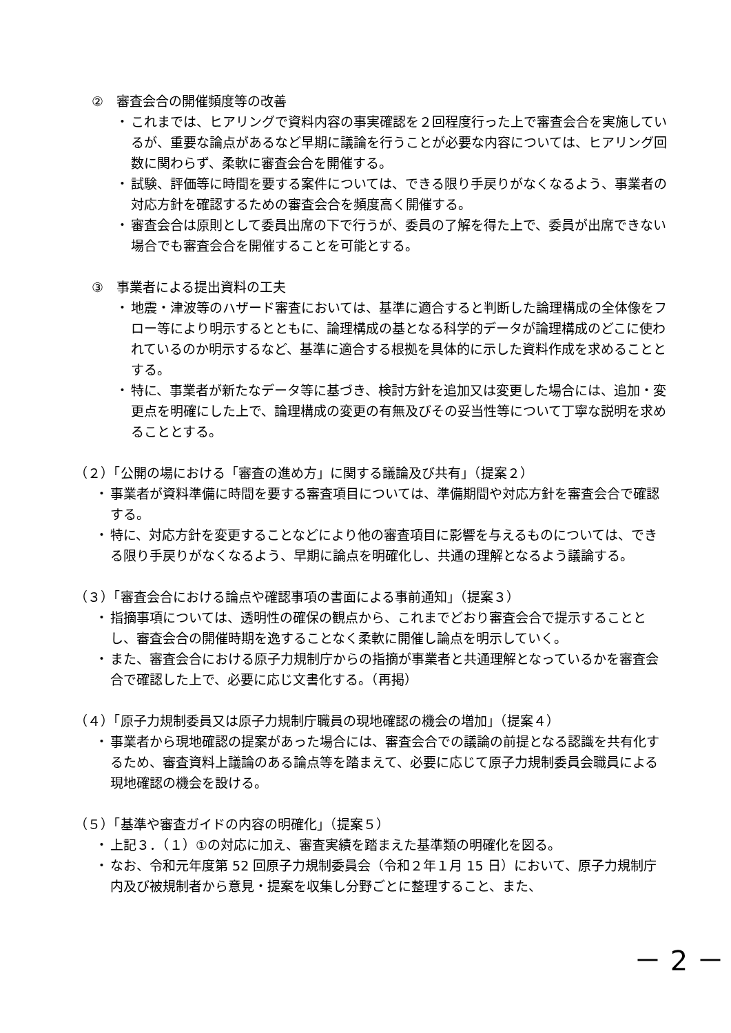②　審査会合の開催頻度等の改善
・ これまでは、ヒアリングで資料内容の事実確認を２回程度行った上で審査会合を実施しているが、重要な論点があるなど早期に議論を行うことが必要な内容については、ヒアリング回数に関わらず、柔軟に審査会合を開催する。
・ 試験、評価等に時間を要する案件については、できる限り手戻りがなくなるよう、事業者の対応方針を確認するための審査会合を頻度高く開催する。
・ 審査会合は原則として委員出席の下で行うが、委員の了解を得た上で、委員が出席できない場合でも審査会合を開催することを可能とする。
③　事業者による提出資料の工夫
・ 地震・津波等のハザード審査においては、基準に適合すると判断した論理構成の全体像をフロー等により明示するとともに、論理構成の基となる科学的データが論理構成のどこに使われているのか明示するなど、基準に適合する根拠を具体的に示した資料作成を求めることとする。
・ 特に、事業者が新たなデータ等に基づき、検討方針を追加又は変更した場合には、追加・変更点を明確にした上で、論理構成の変更の有無及びその妥当性等について丁寧な説明を求めることとする。
（２）「公開の場における「審査の進め方」に関する議論及び共有」（提案２）
・ 事業者が資料準備に時間を要する審査項目については、準備期間や対応方針を審査会合で確認する。
・ 特に、対応方針を変更することなどにより他の審査項目に影響を与えるものについては、できる限り手戻りがなくなるよう、早期に論点を明確化し、共通の理解となるよう議論する。
（３）「審査会合における論点や確認事項の書面による事前通知」（提案３）
・ 指摘事項については、透明性の確保の観点から、これまでどおり審査会合で提示することとし、審査会合の開催時期を逸することなく柔軟に開催し論点を明示していく。
・ また、審査会合における原子力規制庁からの指摘が事業者と共通理解となっているかを審査会合で確認した上で、必要に応じ文書化する。（再掲）
（４）「原子力規制委員又は原子力規制庁職員の現地確認の機会の増加」（提案４）
・ 事業者から現地確認の提案があった場合には、審査会合での議論の前提となる認識を共有化するため、審査資料上議論のある論点等を踏まえて、必要に応じて原子力規制委員会職員による現地確認の機会を設ける。
（５）「基準や審査ガイドの内容の明確化」（提案５）
・ 上記３．（１）①の対応に加え、審査実績を踏まえた基準類の明確化を図る。
・ なお、令和元年度第 52 回原子力規制委員会（令和２年１月 15 日）において、原子力規制庁内及び被規制者から意見・提案を収集し分野ごとに整理すること、また、
－ 2 －